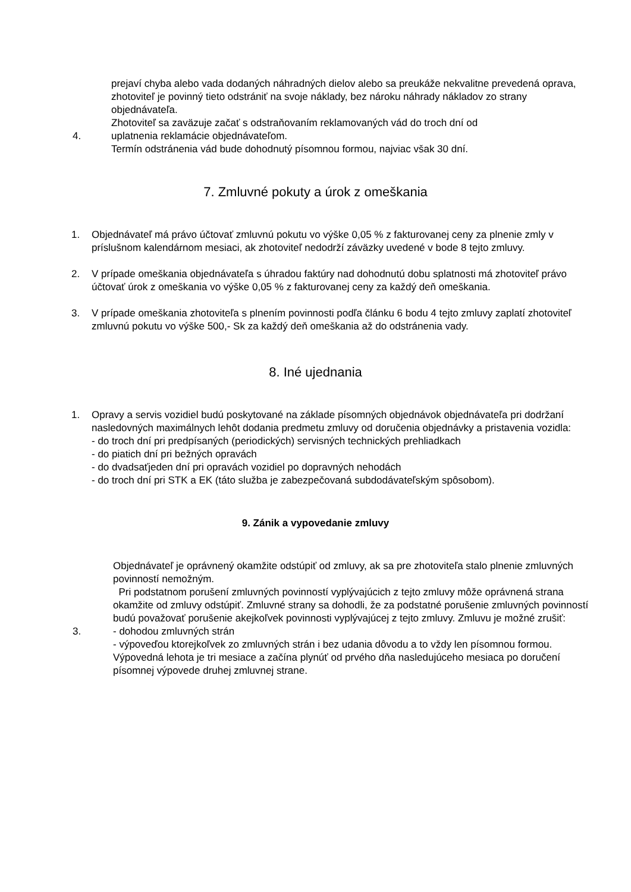prejaví chyba alebo vada dodaných náhradných dielov alebo sa preukáže nekvalitne prevedená oprava, zhotoviteľ je povinný tieto odstrániť na svoje náklady, bez nároku náhrady nákladov zo strany objednávateľa.
Zhotoviteľ sa zaväzuje začať s odstraňovaním reklamovaných vád do troch dní od
4. uplatnenia reklamácie objednávateľom.
Termín odstránenia vád bude dohodnutý písomnou formou, najviac však 30 dní.
7. Zmluvné pokuty a úrok z omeškania
1. Objednávateľ má právo účtovať zmluvnú pokutu vo výške 0,05 % z fakturovanej ceny za plnenie zmly v príslušnom kalendárnom mesiaci, ak zhotoviteľ nedodrží záväzky uvedené v bode 8 tejto zmluvy.
2. V prípade omeškania objednávateľa s úhradou faktúry nad dohodnutú dobu splatnosti má zhotoviteľ právo účtovať úrok z omeškania vo výške 0,05 % z fakturovanej ceny za každý deň omeškania.
3. V prípade omeškania zhotoviteľa s plnením povinnosti podľa článku 6 bodu 4 tejto zmluvy zaplatí zhotoviteľ zmluvnú pokutu vo výške 500,- Sk za každý deň omeškania až do odstránenia vady.
8. Iné ujednania
1. Opravy a servis vozidiel budú poskytované na základe písomných objednávok objednávateľa pri dodržaní nasledovných maximálnych lehôt dodania predmetu zmluvy od doručenia objednávky a pristavenia vozidla:
- do troch dní pri predpísaných (periodických) servisných technických prehliadkach
- do piatich dní pri bežných opravách
- do dvadsaťjeden dní pri opravách vozidiel po dopravných nehodách
- do troch dní pri STK a EK (táto služba je zabezpečovaná subdodávateľským spôsobom).
9. Zánik a vypovedanie zmluvy
Objednávateľ je oprávnený okamžite odstúpiť od zmluvy, ak sa pre zhotoviteľa stalo plnenie zmluvných povinností nemožným.
Pri podstatnom porušení zmluvných povinností vyplývajúcich z tejto zmluvy môže oprávnená strana okamžite od zmluvy odstúpiť. Zmluvné strany sa dohodli, že za podstatné porušenie zmluvných povinností budú považovať porušenie akejkoľvek povinnosti vyplývajúcej z tejto zmluvy. Zmluvu je možné zrušiť:
3. - dohodou zmluvných strán
- výpoveďou ktorejkoľvek zo zmluvných strán i bez udania dôvodu a to vždy len písomnou formou. Výpovedná lehota je tri mesiace a začína plynúť od prvého dňa nasledujúceho mesiaca po doručení písomnej výpovede druhej zmluvnej strane.